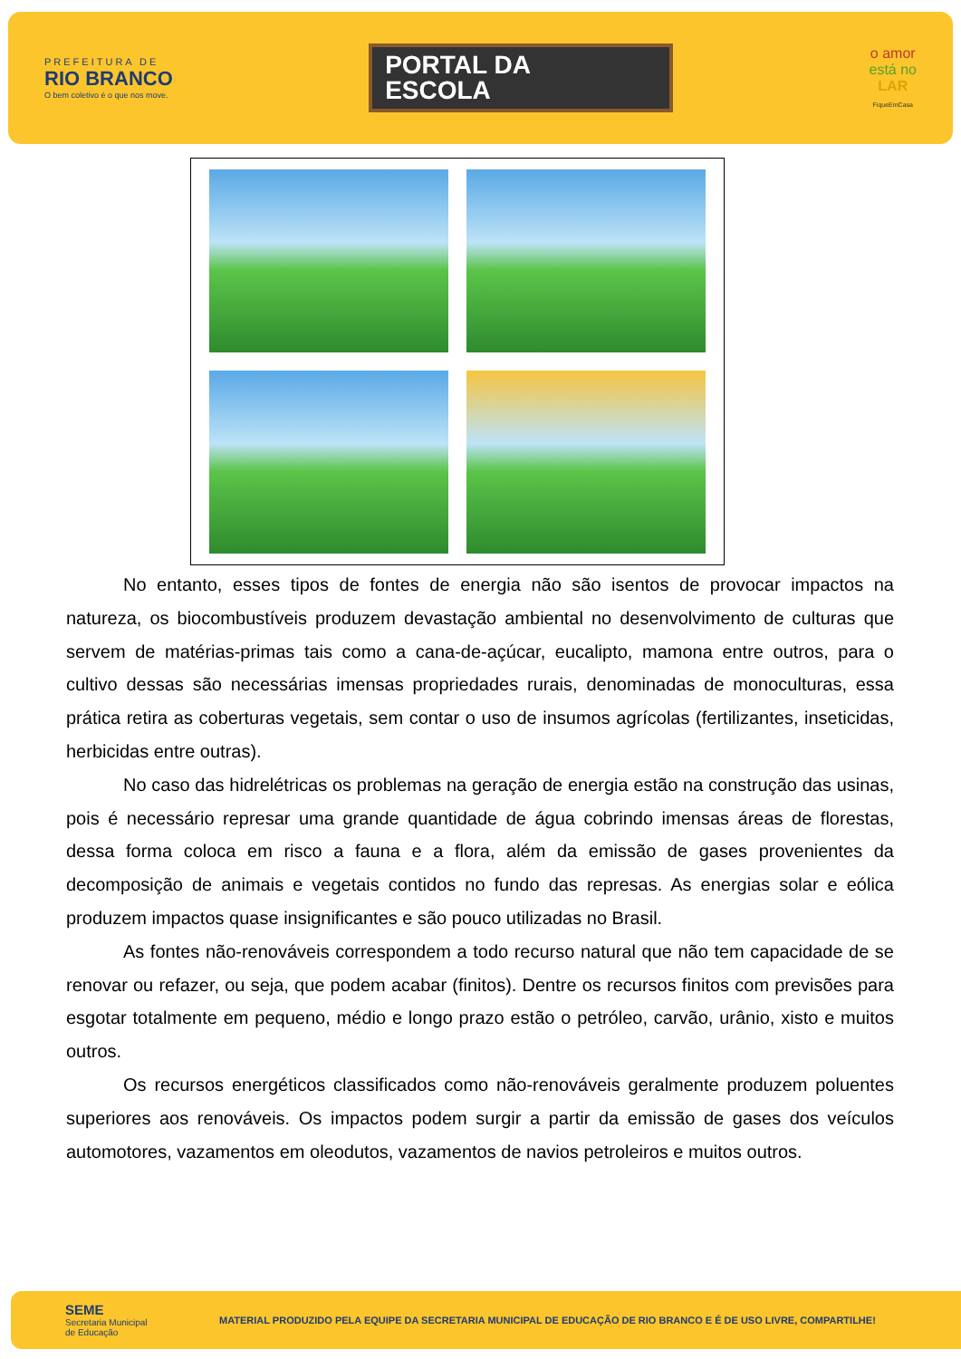PREFEITURA DE
RIO BRANCO
O bem coletivo é o que nos move.
PORTAL DA
ESCOLA
o amor
está no
LAR
FiqueEmCasa
No entanto, esses tipos de fontes de energia não são isentos de provocar impactos na natureza, os biocombustíveis produzem devastação ambiental no desenvolvimento de culturas que servem de matérias-primas tais como a cana-de-açúcar, eucalipto, mamona entre outros, para o cultivo dessas são necessárias imensas propriedades rurais, denominadas de monoculturas, essa prática retira as coberturas vegetais, sem contar o uso de insumos agrícolas (fertilizantes, inseticidas, herbicidas entre outras).
No caso das hidrelétricas os problemas na geração de energia estão na construção das usinas, pois é necessário represar uma grande quantidade de água cobrindo imensas áreas de florestas, dessa forma coloca em risco a fauna e a flora, além da emissão de gases provenientes da decomposição de animais e vegetais contidos no fundo das represas. As energias solar e eólica produzem impactos quase insignificantes e são pouco utilizadas no Brasil.
As fontes não-renováveis correspondem a todo recurso natural que não tem capacidade de se renovar ou refazer, ou seja, que podem acabar (finitos). Dentre os recursos finitos com previsões para esgotar totalmente em pequeno, médio e longo prazo estão o petróleo, carvão, urânio, xisto e muitos outros.
Os recursos energéticos classificados como não-renováveis geralmente produzem poluentes superiores aos renováveis. Os impactos podem surgir a partir da emissão de gases dos veículos automotores, vazamentos em oleodutos, vazamentos de navios petroleiros e muitos outros.
SEME
Secretaria Municipal
de Educação
MATERIAL PRODUZIDO PELA EQUIPE DA SECRETARIA MUNICIPAL DE EDUCAÇÃO DE RIO BRANCO E É DE USO LIVRE, COMPARTILHE!